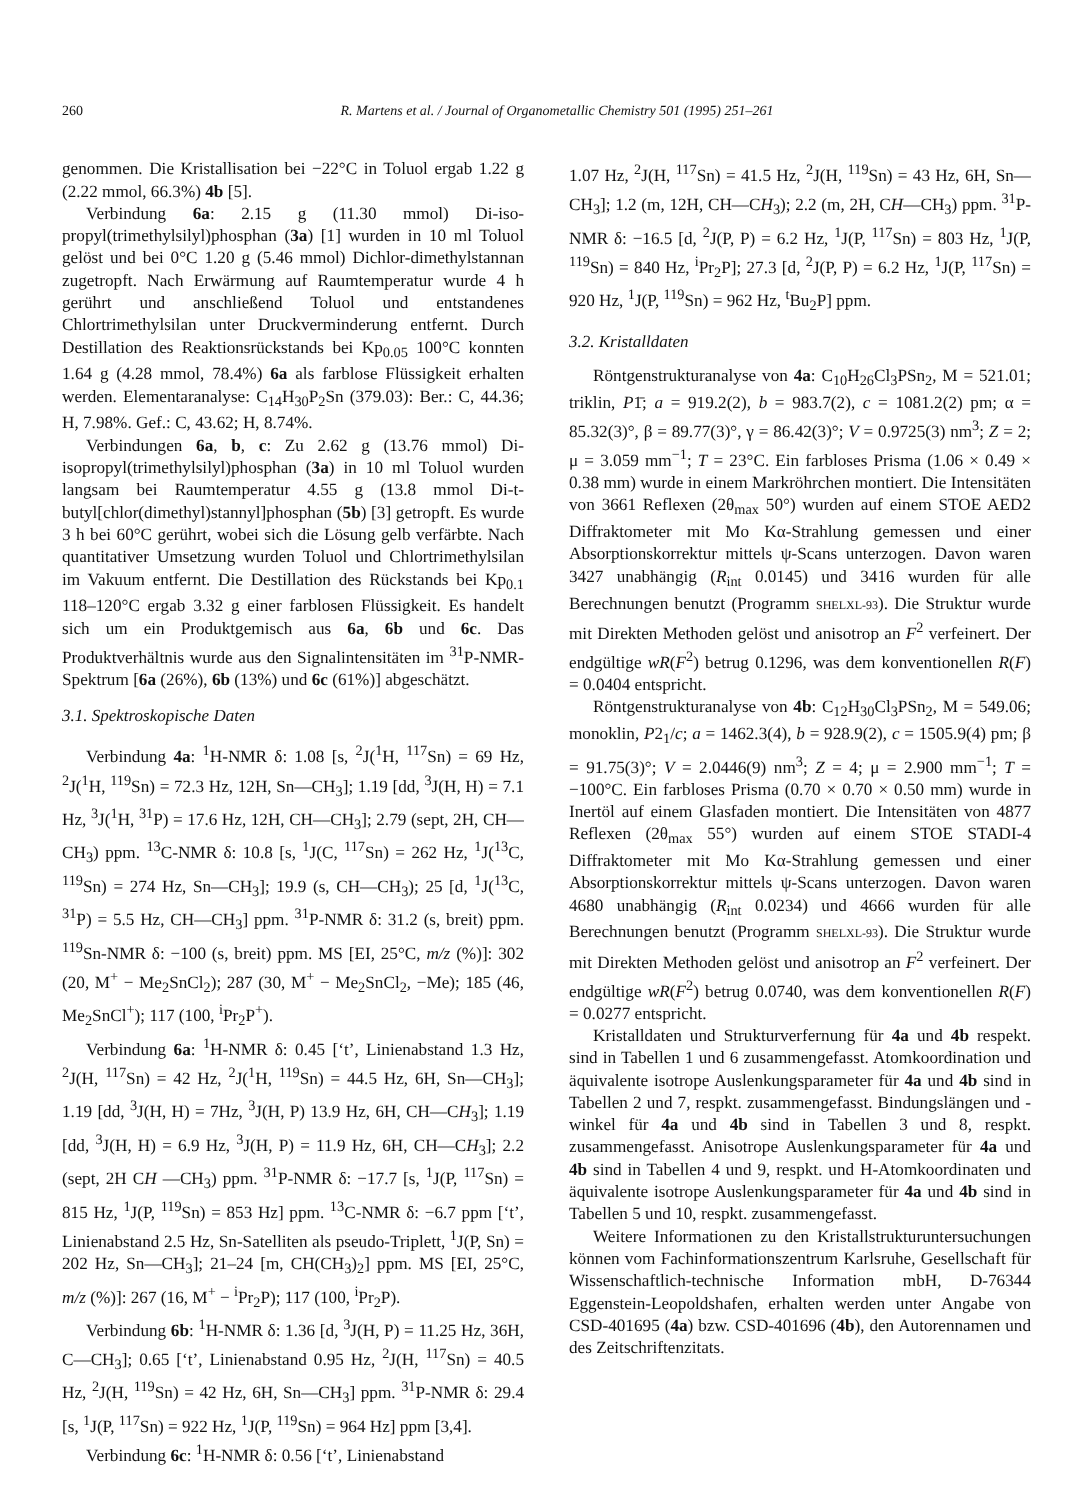260 R. Martens et al. / Journal of Organometallic Chemistry 501 (1995) 251–261
genommen. Die Kristallisation bei −22°C in Toluol ergab 1.22 g (2.22 mmol, 66.3%) 4b [5].
Verbindung 6a: 2.15 g (11.30 mmol) Di-iso-propyl(trimethylsilyl)phosphan (3a) [1] wurden in 10 ml Toluol gelöst und bei 0°C 1.20 g (5.46 mmol) Dichlor-dimethylstannan zugetropft. Nach Erwärmung auf Raumtemperatur wurde 4 h gerührt und anschließend Toluol und entstandenes Chlortrimethylsilan unter Druckverminderung entfernt. Durch Destillation des Reaktionsrückstands bei Kp<sub>0.05</sub> 100°C konnten 1.64 g (4.28 mmol, 78.4%) 6a als farblose Flüssigkeit erhalten werden. Elementaranalyse: C<sub>14</sub>H<sub>30</sub>P<sub>2</sub>Sn (379.03): Ber.: C, 44.36; H, 7.98%. Gef.: C, 43.62; H, 8.74%.
Verbindungen 6a, b, c: Zu 2.62 g (13.76 mmol) Di-isopropyl(trimethylsilyl)phosphan (3a) in 10 ml Toluol wurden langsam bei Raumtemperatur 4.55 g (13.8 mmol Di-t-butyl[chlor(dimethyl)stannyl]phosphan (5b) [3] getropft. Es wurde 3 h bei 60°C gerührt, wobei sich die Lösung gelb verfärbte. Nach quantitativer Umsetzung wurden Toluol und Chlortrimethylsilan im Vakuum entfernt. Die Destillation des Rückstands bei Kp<sub>0.1</sub> 118–120°C ergab 3.32 g einer farblosen Flüssigkeit. Es handelt sich um ein Produktgemisch aus 6a, 6b und 6c. Das Produktverhältnis wurde aus den Signalintensitäten im <sup>31</sup>P-NMR-Spektrum [6a (26%), 6b (13%) und 6c (61%)] abgeschätzt.
3.1. Spektroskopische Daten
Verbindung 4a: <sup>1</sup>H-NMR δ: 1.08 [s, <sup>2</sup>J(<sup>1</sup>H, <sup>117</sup>Sn) = 69 Hz, <sup>2</sup>J(<sup>1</sup>H, <sup>119</sup>Sn) = 72.3 Hz, 12H, Sn—CH<sub>3</sub>]; 1.19 [dd, <sup>3</sup>J(H, H) = 7.1 Hz, <sup>3</sup>J(<sup>1</sup>H, <sup>31</sup>P) = 17.6 Hz, 12H, CH—CH<sub>3</sub>]; 2.79 (sept, 2H, CH—CH<sub>3</sub>) ppm. <sup>13</sup>C-NMR δ: 10.8 [s, <sup>1</sup>J(C, <sup>117</sup>Sn) = 262 Hz, <sup>1</sup>J(<sup>13</sup>C, <sup>119</sup>Sn) = 274 Hz, Sn—CH<sub>3</sub>]; 19.9 (s, CH—CH<sub>3</sub>); 25 [d, <sup>1</sup>J(<sup>13</sup>C, <sup>31</sup>P) = 5.5 Hz, CH—CH<sub>3</sub>] ppm. <sup>31</sup>P-NMR δ: 31.2 (s, breit) ppm. <sup>119</sup>Sn-NMR δ: −100 (s, breit) ppm. MS [EI, 25°C, m/z (%)]: 302 (20, M<sup>+</sup> − Me<sub>2</sub>SnCl<sub>2</sub>); 287 (30, M<sup>+</sup> − Me<sub>2</sub>SnCl<sub>2</sub>, −Me); 185 (46, Me<sub>2</sub>SnCl<sup>+</sup>); 117 (100, <sup>i</sup>Pr<sub>2</sub>P<sup>+</sup>).
Verbindung 6a: <sup>1</sup>H-NMR δ: 0.45 [‘t’, Linienabstand 1.3 Hz, <sup>2</sup>J(H, <sup>117</sup>Sn) = 42 Hz, <sup>2</sup>J(<sup>1</sup>H, <sup>119</sup>Sn) = 44.5 Hz, 6H, Sn—CH<sub>3</sub>]; 1.19 [dd, <sup>3</sup>J(H, H) = 7Hz, <sup>3</sup>J(H, P) 13.9 Hz, 6H, CH—CH<sub>3</sub>]; 1.19 [dd, <sup>3</sup>J(H, H) = 6.9 Hz, <sup>3</sup>J(H, P) = 11.9 Hz, 6H, CH—CH<sub>3</sub>]; 2.2 (sept, 2H CH —CH<sub>3</sub>) ppm. <sup>31</sup>P-NMR δ: −17.7 [s, <sup>1</sup>J(P, <sup>117</sup>Sn) = 815 Hz, <sup>1</sup>J(P, <sup>119</sup>Sn) = 853 Hz] ppm. <sup>13</sup>C-NMR δ: −6.7 ppm [‘t’, Linienabstand 2.5 Hz, Sn-Satelliten als pseudo-Triplett, <sup>1</sup>J(P, Sn) = 202 Hz, Sn—CH<sub>3</sub>]; 21–24 [m, CH(CH<sub>3</sub>)<sub>2</sub>] ppm. MS [EI, 25°C, m/z (%)]: 267 (16, M<sup>+</sup> − <sup>i</sup>Pr<sub>2</sub>P); 117 (100, <sup>i</sup>Pr<sub>2</sub>P).
Verbindung 6b: <sup>1</sup>H-NMR δ: 1.36 [d, <sup>3</sup>J(H, P) = 11.25 Hz, 36H, C—CH<sub>3</sub>]; 0.65 [‘t’, Linienabstand 0.95 Hz, <sup>2</sup>J(H, <sup>117</sup>Sn) = 40.5 Hz, <sup>2</sup>J(H, <sup>119</sup>Sn) = 42 Hz, 6H, Sn—CH<sub>3</sub>] ppm. <sup>31</sup>P-NMR δ: 29.4 [s, <sup>1</sup>J(P, <sup>117</sup>Sn) = 922 Hz, <sup>1</sup>J(P, <sup>119</sup>Sn) = 964 Hz] ppm [3,4].
Verbindung 6c: <sup>1</sup>H-NMR δ: 0.56 [‘t’, Linienabstand
1.07 Hz, <sup>2</sup>J(H, <sup>117</sup>Sn) = 41.5 Hz, <sup>2</sup>J(H, <sup>119</sup>Sn) = 43 Hz, 6H, Sn—CH<sub>3</sub>]; 1.2 (m, 12H, CH—CH<sub>3</sub>); 2.2 (m, 2H, CH—CH<sub>3</sub>) ppm. <sup>31</sup>P-NMR δ: −16.5 [d, <sup>2</sup>J(P, P) = 6.2 Hz, <sup>1</sup>J(P, <sup>117</sup>Sn) = 803 Hz, <sup>1</sup>J(P, <sup>119</sup>Sn) = 840 Hz, <sup>i</sup>Pr<sub>2</sub>P]; 27.3 [d, <sup>2</sup>J(P, P) = 6.2 Hz, <sup>1</sup>J(P, <sup>117</sup>Sn) = 920 Hz, <sup>1</sup>J(P, <sup>119</sup>Sn) = 962 Hz, <sup>t</sup>Bu<sub>2</sub>P] ppm.
3.2. Kristalldaten
Röntgenstrukturanalyse von 4a: C<sub>10</sub>H<sub>26</sub>Cl<sub>3</sub>PSn<sub>2</sub>, M = 521.01; triklin, P1̄; a = 919.2(2), b = 983.7(2), c = 1081.2(2) pm; α = 85.32(3)°, β = 89.77(3)°, γ = 86.42(3)°; V = 0.9725(3) nm<sup>3</sup>; Z = 2; μ = 3.059 mm<sup>−1</sup>; T = 23°C. Ein farbloses Prisma (1.06 × 0.49 × 0.38 mm) wurde in einem Markröhrchen montiert. Die Intensitäten von 3661 Reflexen (2θ<sub>max</sub> 50°) wurden auf einem STOE AED2 Diffraktometer mit Mo Kα-Strahlung gemessen und einer Absorptionskorrektur mittels ψ-Scans unterzogen. Davon waren 3427 unabhängig (R<sub>int</sub> 0.0145) und 3416 wurden für alle Berechnungen benutzt (Programm SHELXL-93). Die Struktur wurde mit Direkten Methoden gelöst und anisotrop an F<sup>2</sup> verfeinert. Der endgültige wR(F<sup>2</sup>) betrug 0.1296, was dem konventionellen R(F) = 0.0404 entspricht.
Röntgenstrukturanalyse von 4b: C<sub>12</sub>H<sub>30</sub>Cl<sub>3</sub>PSn<sub>2</sub>, M = 549.06; monoklin, P2<sub>1</sub>/c; a = 1462.3(4), b = 928.9(2), c = 1505.9(4) pm; β = 91.75(3)°; V = 2.0446(9) nm<sup>3</sup>; Z = 4; μ = 2.900 mm<sup>−1</sup>; T = −100°C. Ein farbloses Prisma (0.70 × 0.70 × 0.50 mm) wurde in Inertöl auf einem Glasfaden montiert. Die Intensitäten von 4877 Reflexen (2θ<sub>max</sub> 55°) wurden auf einem STOE STADI-4 Diffraktometer mit Mo Kα-Strahlung gemessen und einer Absorptionskorrektur mittels ψ-Scans unterzogen. Davon waren 4680 unabhängig (R<sub>int</sub> 0.0234) und 4666 wurden für alle Berechnungen benutzt (Programm SHELXL-93). Die Struktur wurde mit Direkten Methoden gelöst und anisotrop an F<sup>2</sup> verfeinert. Der endgültige wR(F<sup>2</sup>) betrug 0.0740, was dem konventionellen R(F) = 0.0277 entspricht.
Kristalldaten und Strukturverfernung für 4a und 4b respekt. sind in Tabellen 1 und 6 zusammengefasst. Atomkoordination und äquivalente isotrope Auslenkungsparameter für 4a und 4b sind in Tabellen 2 und 7, respkt. zusammengefasst. Bindungslängen und -winkel für 4a und 4b sind in Tabellen 3 und 8, respkt. zusammengefasst. Anisotrope Auslenkungsparameter für 4a und 4b sind in Tabellen 4 und 9, respkt. und H-Atomkoordinaten und äquivalente isotrope Auslenkungsparameter für 4a und 4b sind in Tabellen 5 und 10, respkt. zusammengefasst.
Weitere Informationen zu den Kristallstrukturuntersuchungen können vom Fachinformationszentrum Karlsruhe, Gesellschaft für Wissenschaftlich-technische Information mbH, D-76344 Eggenstein-Leopoldshafen, erhalten werden unter Angabe von CSD-401695 (4a) bzw. CSD-401696 (4b), den Autorennamen und des Zeitschriftenzitats.